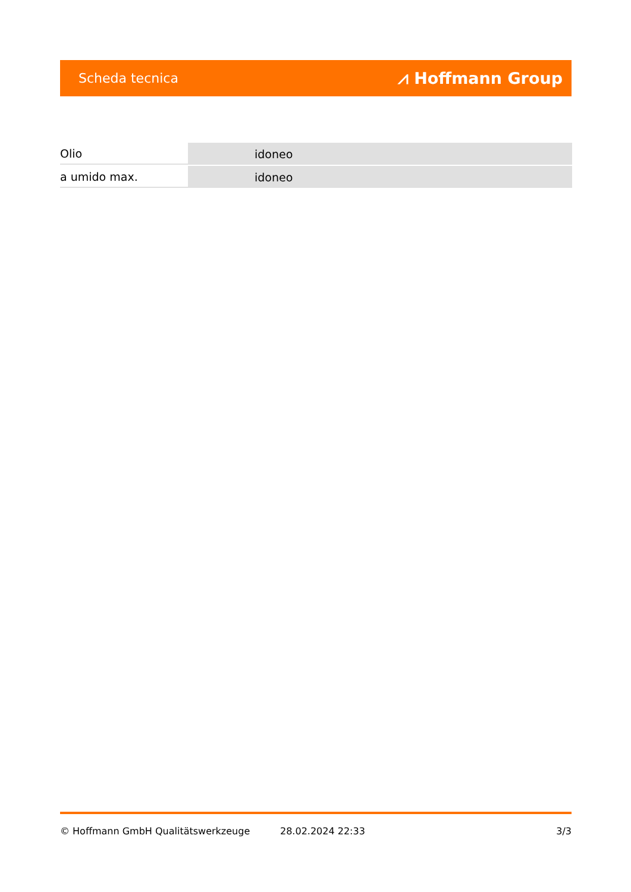Scheda tecnica ⩘ Hoffmann Group
| Olio | idoneo |
| a umido max. | idoneo |
© Hoffmann GmbH Qualitätswerkzeuge 28.02.2024 22:33 3/3